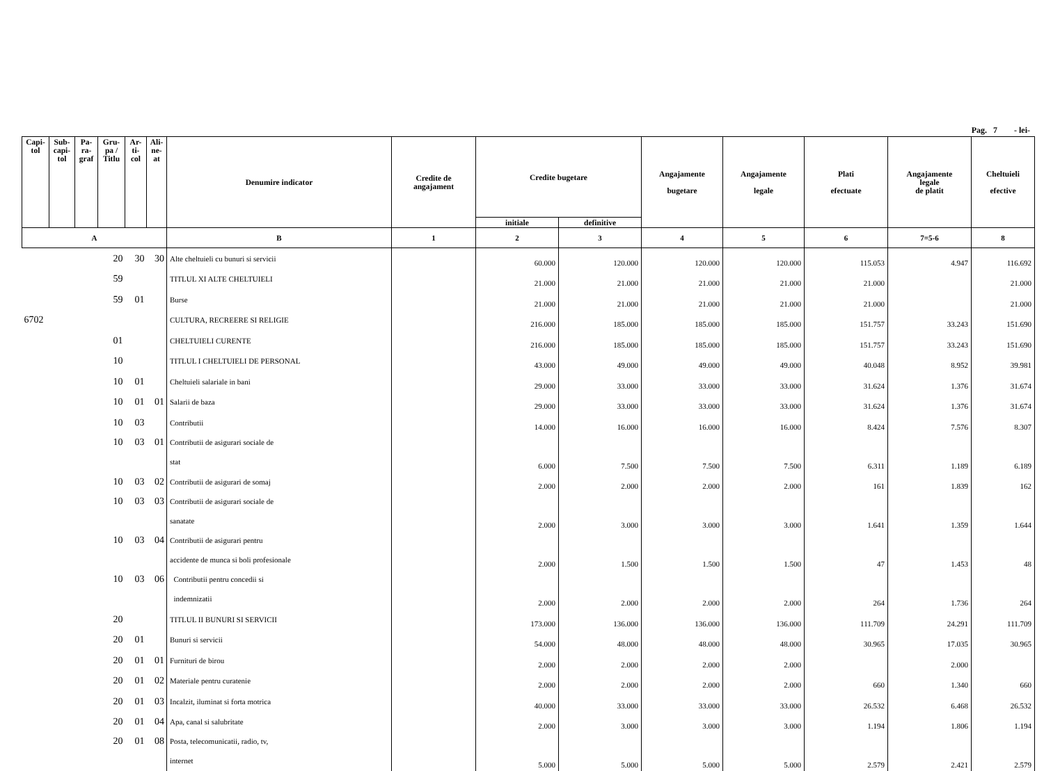Pag. 7 - lei-
| Capi- tol | Sub- capi- tol | Pa- ra- graf | Gru- pa / Titlu | Ar- ti- col | Ali- ne- at | Denumire indicator | Credite de angajament | Credite bugetare | | Angajamente bugetare | Angajamente legale | Plati efectuate | Angajamente legale de platit | Cheltuieli efective |
| --- | --- | --- | --- | --- | --- | --- | --- | --- | --- | --- | --- | --- | --- | --- |
| | | | | | | | | initiale | definitive | | | | | |
| A | | | | | | B | 1 | 2 | 3 | 4 | 5 | 6 | 7=5-6 | 8 |
| | | | 20 | 30 | 30 | Alte cheltuieli cu bunuri si servicii | | 60.000 | 120.000 | 120.000 | 120.000 | 115.053 | 4.947 | 116.692 |
| | | | 59 | | | TITLUL XI ALTE CHELTUIELI | | 21.000 | 21.000 | 21.000 | 21.000 | 21.000 | | 21.000 |
| | | | 59 | 01 | | Burse | | 21.000 | 21.000 | 21.000 | 21.000 | 21.000 | | 21.000 |
| 6702 | | | | | | CULTURA, RECREERE SI RELIGIE | | 216.000 | 185.000 | 185.000 | 185.000 | 151.757 | 33.243 | 151.690 |
| | | | 01 | | | CHELTUIELI CURENTE | | 216.000 | 185.000 | 185.000 | 185.000 | 151.757 | 33.243 | 151.690 |
| | | | 10 | | | TITLUL I CHELTUIELI DE PERSONAL | | 43.000 | 49.000 | 49.000 | 49.000 | 40.048 | 8.952 | 39.981 |
| | | | 10 | 01 | | Cheltuieli salariale in bani | | 29.000 | 33.000 | 33.000 | 33.000 | 31.624 | 1.376 | 31.674 |
| | | | 10 | 01 | 01 | Salarii de baza | | 29.000 | 33.000 | 33.000 | 33.000 | 31.624 | 1.376 | 31.674 |
| | | | 10 | 03 | | Contributii | | 14.000 | 16.000 | 16.000 | 16.000 | 8.424 | 7.576 | 8.307 |
| | | | 10 | 03 | 01 | Contributii de asigurari sociale de | | | | | | | | |
| | | | | | | stat | | 6.000 | 7.500 | 7.500 | 7.500 | 6.311 | 1.189 | 6.189 |
| | | | 10 | 03 | 02 | Contributii de asigurari de somaj | | 2.000 | 2.000 | 2.000 | 2.000 | 161 | 1.839 | 162 |
| | | | 10 | 03 | 03 | Contributii de asigurari sociale de | | | | | | | | |
| | | | | | | sanatate | | 2.000 | 3.000 | 3.000 | 3.000 | 1.641 | 1.359 | 1.644 |
| | | | 10 | 03 | 04 | Contributii de asigurari pentru | | | | | | | | |
| | | | | | | accidente de munca si boli profesionale | | 2.000 | 1.500 | 1.500 | 1.500 | 47 | 1.453 | 48 |
| | | | 10 | 03 | 06 | Contributii pentru concedii si | | | | | | | | |
| | | | | | | indemnizatii | | 2.000 | 2.000 | 2.000 | 2.000 | 264 | 1.736 | 264 |
| | | | 20 | | | TITLUL II BUNURI SI SERVICII | | 173.000 | 136.000 | 136.000 | 136.000 | 111.709 | 24.291 | 111.709 |
| | | | 20 | 01 | | Bunuri si servicii | | 54.000 | 48.000 | 48.000 | 48.000 | 30.965 | 17.035 | 30.965 |
| | | | 20 | 01 | 01 | Furnituri de birou | | 2.000 | 2.000 | 2.000 | 2.000 | | 2.000 | |
| | | | 20 | 01 | 02 | Materiale pentru curatenie | | 2.000 | 2.000 | 2.000 | 2.000 | 660 | 1.340 | 660 |
| | | | 20 | 01 | 03 | Incalzit, iluminat si forta motrica | | 40.000 | 33.000 | 33.000 | 33.000 | 26.532 | 6.468 | 26.532 |
| | | | 20 | 01 | 04 | Apa, canal si salubritate | | 2.000 | 3.000 | 3.000 | 3.000 | 1.194 | 1.806 | 1.194 |
| | | | 20 | 01 | 08 | Posta, telecomunicatii, radio, tv, | | | | | | | | |
| | | | | | | internet | | 5.000 | 5.000 | 5.000 | 5.000 | 2.579 | 2.421 | 2.579 |